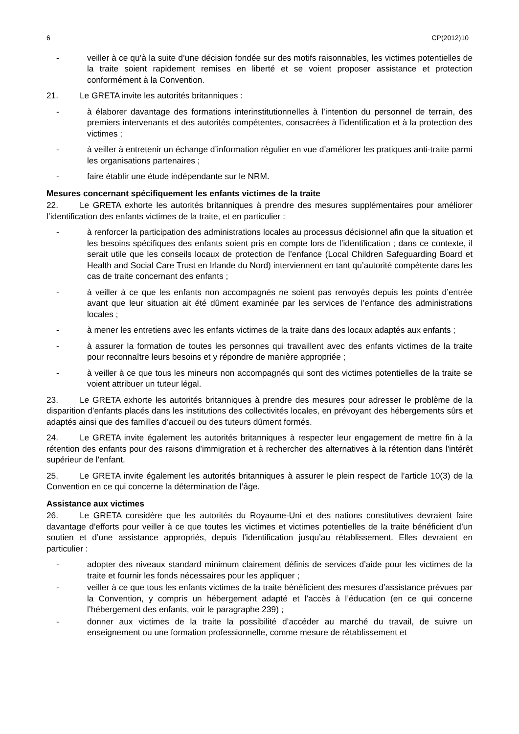6 CP(2012)10
- veiller à ce qu’à la suite d’une décision fondée sur des motifs raisonnables, les victimes potentielles de la traite soient rapidement remises en liberté et se voient proposer assistance et protection conformément à la Convention.
21. Le GRETA invite les autorités britanniques :
- à élaborer davantage des formations interinstitutionnelles à l’intention du personnel de terrain, des premiers intervenants et des autorités compétentes, consacrées à l’identification et à la protection des victimes ;
- à veiller à entretenir un échange d’information régulier en vue d’améliorer les pratiques anti-traite parmi les organisations partenaires ;
- faire établir une étude indépendante sur le NRM.
Mesures concernant spécifiquement les enfants victimes de la traite
22. Le GRETA exhorte les autorités britanniques à prendre des mesures supplémentaires pour améliorer l’identification des enfants victimes de la traite, et en particulier :
- à renforcer la participation des administrations locales au processus décisionnel afin que la situation et les besoins spécifiques des enfants soient pris en compte lors de l’identification ; dans ce contexte, il serait utile que les conseils locaux de protection de l’enfance (Local Children Safeguarding Board et Health and Social Care Trust en Irlande du Nord) interviennent en tant qu’autorité compétente dans les cas de traite concernant des enfants ;
- à veiller à ce que les enfants non accompagnés ne soient pas renvoyés depuis les points d’entrée avant que leur situation ait été dûment examinée par les services de l’enfance des administrations locales ;
- à mener les entretiens avec les enfants victimes de la traite dans des locaux adaptés aux enfants ;
- à assurer la formation de toutes les personnes qui travaillent avec des enfants victimes de la traite pour reconnaître leurs besoins et y répondre de manière appropriée ;
- à veiller à ce que tous les mineurs non accompagnés qui sont des victimes potentielles de la traite se voient attribuer un tuteur légal.
23. Le GRETA exhorte les autorités britanniques à prendre des mesures pour adresser le problème de la disparition d’enfants placés dans les institutions des collectivités locales, en prévoyant des hébergements sûrs et adaptés ainsi que des familles d’accueil ou des tuteurs dûment formés.
24. Le GRETA invite également les autorités britanniques à respecter leur engagement de mettre fin à la rétention des enfants pour des raisons d’immigration et à rechercher des alternatives à la rétention dans l'intérêt supérieur de l'enfant.
25. Le GRETA invite également les autorités britanniques à assurer le plein respect de l’article 10(3) de la Convention en ce qui concerne la détermination de l’âge.
Assistance aux victimes
26. Le GRETA considère que les autorités du Royaume-Uni et des nations constitutives devraient faire davantage d’efforts pour veiller à ce que toutes les victimes et victimes potentielles de la traite bénéficient d’un soutien et d’une assistance appropriés, depuis l’identification jusqu’au rétablissement. Elles devraient en particulier :
- adopter des niveaux standard minimum clairement définis de services d’aide pour les victimes de la traite et fournir les fonds nécessaires pour les appliquer ;
- veiller à ce que tous les enfants victimes de la traite bénéficient des mesures d’assistance prévues par la Convention, y compris un hébergement adapté et l’accès à l’éducation (en ce qui concerne l’hébergement des enfants, voir le paragraphe 239) ;
- donner aux victimes de la traite la possibilité d’accéder au marché du travail, de suivre un enseignement ou une formation professionnelle, comme mesure de rétablissement et